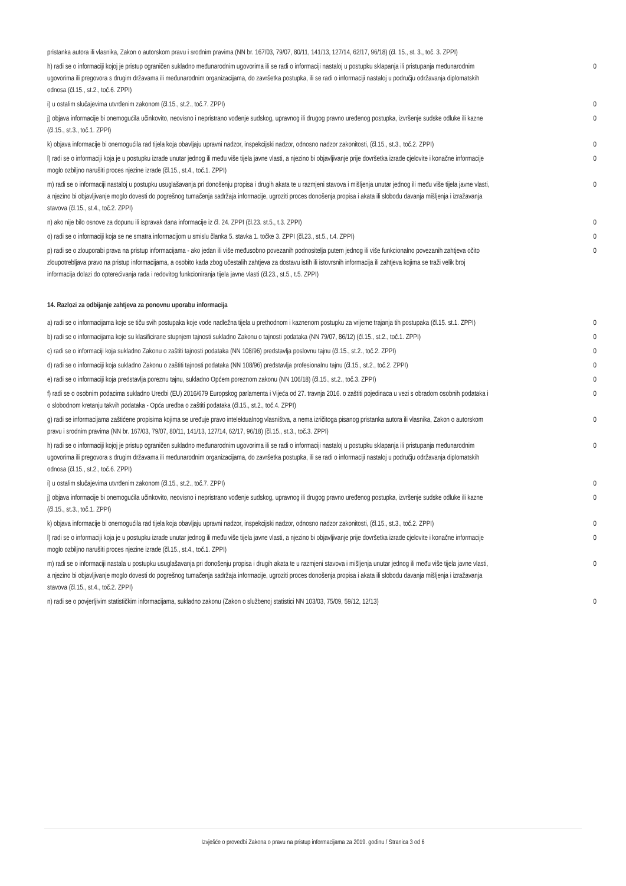| pristanka autora ili vlasnika, Zakon o autorskom pravu i srodnim pravima (NN br. 167/03, 79/07, 80/11, 141/13, 127/14, 62/17, 96/18) (čl. 15., st. 3., toč. 3. ZPPI) | |
| h) radi se o informaciji kojoj je pristup ograničen sukladno međunarodnim ugovorima ili se radi o informaciji nastaloj u postupku sklapanja ili pristupanja međunarodnim ugovorima ili pregovora s drugim državama ili međunarodnim organizacijama, do završetka postupka, ili se radi o informaciji nastaloj u području održavanja diplomatskih odnosa (čl.15., st.2., toč.6. ZPPI) | 0 |
| i) u ostalim slučajevima utvrđenim zakonom (čl.15., st.2., toč.7. ZPPI) | 0 |
| j) objava informacije bi onemogućila učinkovito, neovisno i nepristrano vođenje sudskog, upravnog ili drugog pravno uređenog postupka, izvršenje sudske odluke ili kazne (čl.15., st.3., toč.1. ZPPI) | 0 |
| k) objava informacije bi onemogućila rad tijela koja obavljaju upravni nadzor, inspekcijski nadzor, odnosno nadzor zakonitosti, (čl.15., st.3., toč.2. ZPPI) | 0 |
| l) radi se o informaciji koja je u postupku izrade unutar jednog ili među više tijela javne vlasti, a njezino bi objavljivanje prije dovršetka izrade cjelovite i konačne informacije moglo ozbiljno narušiti proces njezine izrade (čl.15., st.4., toč.1. ZPPI) | 0 |
| m) radi se o informaciji nastaloj u postupku usuglašavanja pri donošenju propisa i drugih akata te u razmjeni stavova i mišljenja unutar jednog ili među više tijela javne vlasti, a njezino bi objavljivanje moglo dovesti do pogrešnog tumačenja sadržaja informacije, ugroziti proces donošenja propisa i akata ili slobodu davanja mišljenja i izražavanja stavova (čl.15., st.4., toč.2. ZPPI) | 0 |
| n) ako nije bilo osnove za dopunu ili ispravak dana informacije iz čl. 24. ZPPI (čl.23. st.5., t.3. ZPPI) | 0 |
| o) radi se o informaciji koja se ne smatra informacijom u smislu članka 5. stavka 1. točke 3. ZPPI (čl.23., st.5., t.4. ZPPI) | 0 |
| p) radi se o zlouporabi prava na pristup informacijama - ako jedan ili više međusobno povezanih podnositelja putem jednog ili više funkcionalno povezanih zahtjeva očito zloupotrebljava pravo na pristup informacijama, a osobito kada zbog učestalih zahtjeva za dostavu istih ili istovrsnih informacija ili zahtjeva kojima se traži velik broj informacija dolazi do opterećivanja rada i redovitog funkcioniranja tijela javne vlasti (čl.23., st.5., t.5. ZPPI) | 0 |
14. Razlozi za odbijanje zahtjeva za ponovnu uporabu informacija
| a) radi se o informacijama koje se tiču svih postupaka koje vode nadležna tijela u prethodnom i kaznenom postupku za vrijeme trajanja tih postupaka (čl.15. st.1. ZPPI) | 0 |
| b) radi se o informacijama koje su klasificirane stupnjem tajnosti sukladno Zakonu o tajnosti podataka (NN 79/07, 86/12) (čl.15., st.2., toč.1. ZPPI) | 0 |
| c) radi se o informaciji koja sukladno Zakonu o zaštiti tajnosti podataka (NN 108/96) predstavlja poslovnu tajnu (čl.15., st.2., toč.2. ZPPI) | 0 |
| d) radi se o informaciji koja sukladno Zakonu o zaštiti tajnosti podataka (NN 108/96) predstavlja profesionalnu tajnu (čl.15., st.2., toč.2. ZPPI) | 0 |
| e) radi se o informaciji koja predstavlja poreznu tajnu, sukladno Općem poreznom zakonu (NN 106/18) (čl.15., st.2., toč.3. ZPPI) | 0 |
| f) radi se o osobnim podacima sukladno Uredbi (EU) 2016/679 Europskog parlamenta i Vijeća od 27. travnja 2016. o zaštiti pojedinaca u vezi s obradom osobnih podataka i o slobodnom kretanju takvih podataka - Opća uredba o zaštiti podataka (čl.15., st.2., toč.4. ZPPI) | 0 |
| g) radi se informacijama zaštićene propisima kojima se uređuje pravo intelektualnog vlasništva, a nema izričitoga pisanog pristanka autora ili vlasnika, Zakon o autorskom pravu i srodnim pravima (NN br. 167/03, 79/07, 80/11, 141/13, 127/14, 62/17, 96/18) (čl.15., st.3., toč.3. ZPPI) | 0 |
| h) radi se o informaciji kojoj je pristup ograničen sukladno međunarodnim ugovorima ili se radi o informaciji nastaloj u postupku sklapanja ili pristupanja međunarodnim ugovorima ili pregovora s drugim državama ili međunarodnim organizacijama, do završetka postupka, ili se radi o informaciji nastaloj u području održavanja diplomatskih odnosa (čl.15., st.2., toč.6. ZPPI) | 0 |
| i) u ostalim slučajevima utvrđenim zakonom (čl.15., st.2., toč.7. ZPPI) | 0 |
| j) objava informacije bi onemogućila učinkovito, neovisno i nepristrano vođenje sudskog, upravnog ili drugog pravno uređenog postupka, izvršenje sudske odluke ili kazne (čl.15., st.3., toč.1. ZPPI) | 0 |
| k) objava informacije bi onemogućila rad tijela koja obavljaju upravni nadzor, inspekcijski nadzor, odnosno nadzor zakonitosti, (čl.15., st.3., toč.2. ZPPI) | 0 |
| l) radi se o informaciji koja je u postupku izrade unutar jednog ili među više tijela javne vlasti, a njezino bi objavljivanje prije dovršetka izrade cjelovite i konačne informacije moglo ozbiljno narušiti proces njezine izrade (čl.15., st.4., toč.1. ZPPI) | 0 |
| m) radi se o informaciji nastala u postupku usuglašavanja pri donošenju propisa i drugih akata te u razmjeni stavova i mišljenja unutar jednog ili među više tijela javne vlasti, a njezino bi objavljivanje moglo dovesti do pogrešnog tumačenja sadržaja informacije, ugroziti proces donošenja propisa i akata ili slobodu davanja mišljenja i izražavanja stavova (čl.15., st.4., toč.2. ZPPI) | 0 |
| n) radi se o povjerljivim statističkim informacijama, sukladno zakonu (Zakon o službenoj statistici NN 103/03, 75/09, 59/12, 12/13) | 0 |
Izvješće o provedbi Zakona o pravu na pristup informacijama za 2019. godinu / Stranica 3 od 6